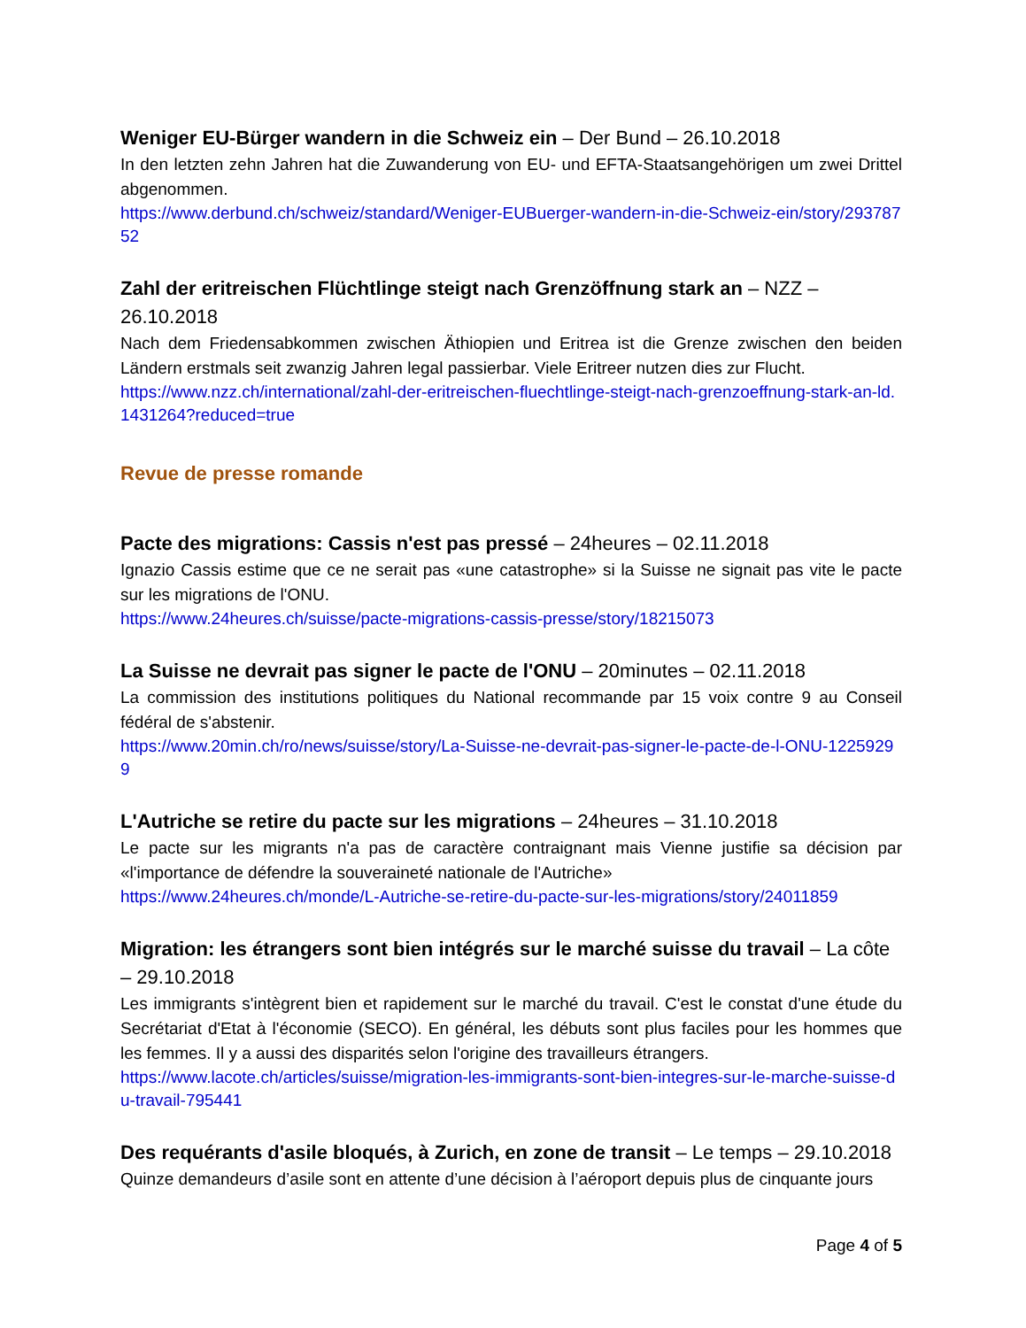Weniger EU-Bürger wandern in die Schweiz ein – Der Bund – 26.10.2018
In den letzten zehn Jahren hat die Zuwanderung von EU- und EFTA-Staatsangehörigen um zwei Drittel abgenommen.
https://www.derbund.ch/schweiz/standard/Weniger-EUBuerger-wandern-in-die-Schweiz-ein/story/29378752
Zahl der eritreischen Flüchtlinge steigt nach Grenzöffnung stark an – NZZ – 26.10.2018
Nach dem Friedensabkommen zwischen Äthiopien und Eritrea ist die Grenze zwischen den beiden Ländern erstmals seit zwanzig Jahren legal passierbar. Viele Eritreer nutzen dies zur Flucht.
https://www.nzz.ch/international/zahl-der-eritreischen-fluechtlinge-steigt-nach-grenzoeffnung-stark-an-ld.1431264?reduced=true
Revue de presse romande
Pacte des migrations: Cassis n'est pas pressé – 24heures – 02.11.2018
Ignazio Cassis estime que ce ne serait pas «une catastrophe» si la Suisse ne signait pas vite le pacte sur les migrations de l'ONU.
https://www.24heures.ch/suisse/pacte-migrations-cassis-presse/story/18215073
La Suisse ne devrait pas signer le pacte de l'ONU – 20minutes – 02.11.2018
La commission des institutions politiques du National recommande par 15 voix contre 9 au Conseil fédéral de s'abstenir.
https://www.20min.ch/ro/news/suisse/story/La-Suisse-ne-devrait-pas-signer-le-pacte-de-l-ONU-12259299
L'Autriche se retire du pacte sur les migrations – 24heures – 31.10.2018
Le pacte sur les migrants n'a pas de caractère contraignant mais Vienne justifie sa décision par «l'importance de défendre la souveraineté nationale de l'Autriche»
https://www.24heures.ch/monde/L-Autriche-se-retire-du-pacte-sur-les-migrations/story/24011859
Migration: les étrangers sont bien intégrés sur le marché suisse du travail – La côte – 29.10.2018
Les immigrants s'intègrent bien et rapidement sur le marché du travail. C'est le constat d'une étude du Secrétariat d'Etat à l'économie (SECO). En général, les débuts sont plus faciles pour les hommes que les femmes. Il y a aussi des disparités selon l'origine des travailleurs étrangers.
https://www.lacote.ch/articles/suisse/migration-les-immigrants-sont-bien-integres-sur-le-marche-suisse-du-travail-795441
Des requérants d'asile bloqués, à Zurich, en zone de transit – Le temps – 29.10.2018
Quinze demandeurs d’asile sont en attente d’une décision à l’aéroport depuis plus de cinquante jours
Page 4 of 5